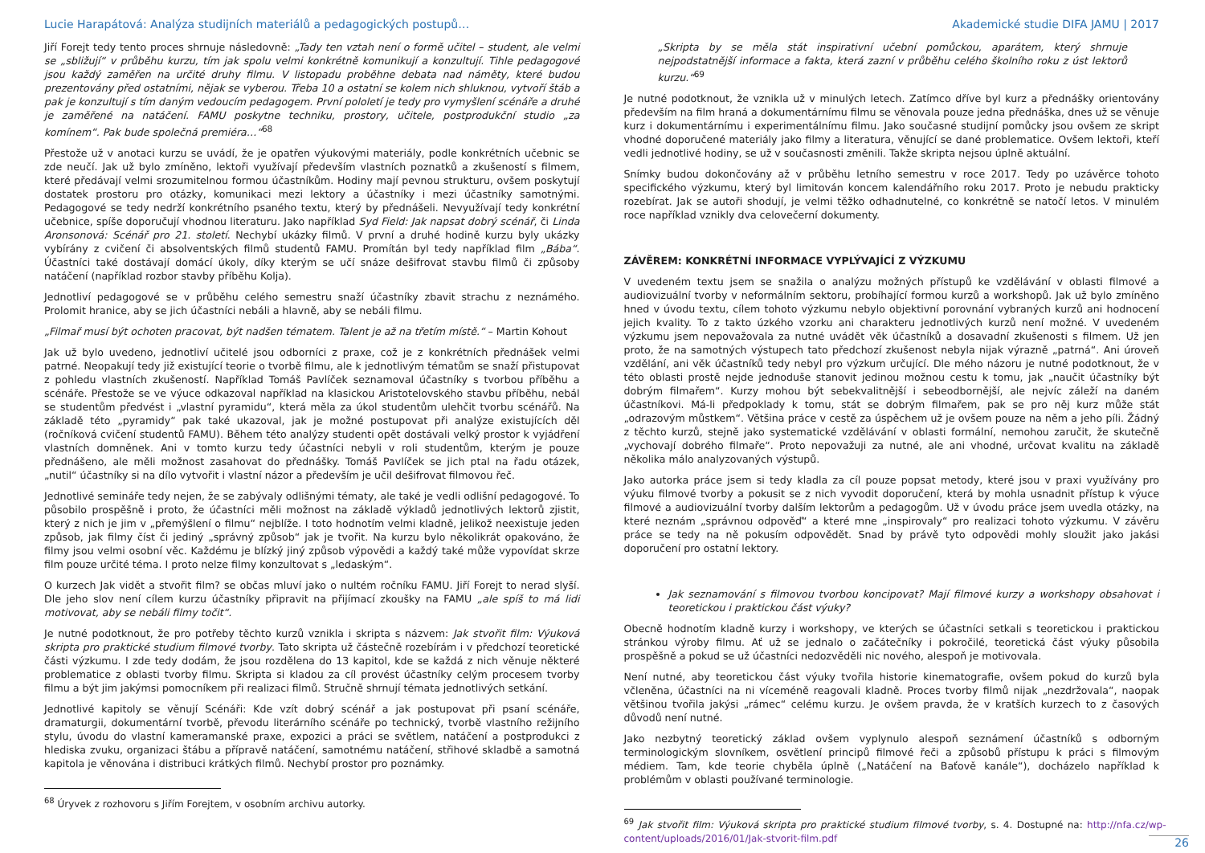Lucie Harapátová: Analýza studijních materiálů a pedagogických postupů… Akademické studie DIFA JAMU | 2017
Jiří Forejt tedy tento proces shrnuje následovně: „Tady ten vztah není o formě učitel – student, ale velmi se „sbližují“ v průběhu kurzu, tím jak spolu velmi konkrétně komunikují a konzultují. Tihle pedagogové jsou každý zaměřen na určité druhy filmu. V listopadu proběhne debata nad náměty, které budou prezentovány před ostatními, nějak se vyberou. Třeba 10 a ostatní se kolem nich shluknou, vytvoří štáb a pak je konzultují s tím daným vedoucím pedagogem. První pololetí je tedy pro vymyšlení scénáře a druhé je zaměřené na natáčení. FAMU poskytne techniku, prostory, učitele, postprodukční studio „za komínem“. Pak bude společná premiéra…“<sup>68</sup>
Přestože už v anotaci kurzu se uvádí, že je opatřen výukovými materiály, podle konkrétních učebnic se zde neučí. Jak už bylo zmíněno, lektoři využívají především vlastních poznatků a zkušeností s filmem, které předávají velmi srozumitelnou formou účastníkům. Hodiny mají pevnou strukturu, ovšem poskytují dostatek prostoru pro otázky, komunikaci mezi lektory a účastníky i mezi účastníky samotnými. Pedagogové se tedy nedrží konkrétního psaného textu, který by přednášeli. Nevyužívají tedy konkrétní učebnice, spíše doporučují vhodnou literaturu. Jako například Syd Field: Jak napsat dobrý scénář, či Linda Aronsonová: Scénář pro 21. století. Nechybí ukázky filmů. V první a druhé hodině kurzu byly ukázky vybírány z cvičení či absolventských filmů studentů FAMU. Promítán byl tedy například film „Bába“. Účastníci také dostávají domácí úkoly, díky kterým se učí snáze dešifrovat stavbu filmů či způsoby natáčení (například rozbor stavby příběhu Kolja).
Jednotliví pedagogové se v průběhu celého semestru snaží účastníky zbavit strachu z neznámého. Prolomit hranice, aby se jich účastníci nebáli a hlavně, aby se nebáli filmu.
„Filmař musí být ochoten pracovat, být nadšen tématem. Talent je až na třetím místě.“ – Martin Kohout
Jak už bylo uvedeno, jednotliví učitelé jsou odborníci z praxe, což je z konkrétních přednášek velmi patrné. Neopakují tedy již existující teorie o tvorbě filmu, ale k jednotlivým tématům se snaží přistupovat z pohledu vlastních zkušeností. Například Tomáš Pavlíček seznamoval účastníky s tvorbou příběhu a scénáře. Přestože se ve výuce odkazoval například na klasickou Aristotelovského stavbu příběhu, nebál se studentům předvést i „vlastní pyramidu“, která měla za úkol studentům ulehčit tvorbu scénářů. Na základě této „pyramidy“ pak také ukazoval, jak je možné postupovat při analýze existujících děl (ročníková cvičení studentů FAMU). Během této analýzy studenti opět dostávali velký prostor k vyjádření vlastních domněnek. Ani v tomto kurzu tedy účastníci nebyli v roli studentům, kterým je pouze přednášeno, ale měli možnost zasahovat do přednášky. Tomáš Pavlíček se jich ptal na řadu otázek, „nutil“ účastníky si na dílo vytvořit i vlastní názor a především je učil dešifrovat filmovou řeč.
Jednotlivé semináře tedy nejen, že se zabývaly odlišnými tématy, ale také je vedli odlišní pedagogové. To působilo prospěšně i proto, že účastníci měli možnost na základě výkladů jednotlivých lektorů zjistit, který z nich je jim v „přemýšlení o filmu“ nejblíže. I toto hodnotím velmi kladně, jelikož neexistuje jeden způsob, jak filmy číst či jediný „správný způsob“ jak je tvořit. Na kurzu bylo několikrát opakováno, že filmy jsou velmi osobní věc. Každému je blízký jiný způsob výpovědi a každý také může vypovídat skrze film pouze určité téma. I proto nelze filmy konzultovat s „ledaským“.
O kurzech Jak vidět a stvořit film? se občas mluví jako o nultém ročníku FAMU. Jiří Forejt to nerad slyší. Dle jeho slov není cílem kurzu účastníky připravit na přijímací zkoušky na FAMU „ale spíš to má lidi motivovat, aby se nebáli filmy točit“.
Je nutné podotknout, že pro potřeby těchto kurzů vznikla i skripta s názvem: Jak stvořit film: Výuková skripta pro praktické studium filmové tvorby. Tato skripta už částečně rozebírám i v předchozí teoretické části výzkumu. I zde tedy dodám, že jsou rozdělena do 13 kapitol, kde se každá z nich věnuje některé problematice z oblasti tvorby filmu. Skripta si kladou za cíl provést účastníky celým procesem tvorby filmu a být jim jakýmsi pomocníkem při realizaci filmů. Stručně shrnují témata jednotlivých setkání.
Jednotlivé kapitoly se věnují Scénáři: Kde vzít dobrý scénář a jak postupovat při psaní scénáře, dramaturgii, dokumentární tvorbě, převodu literárního scénáře po technický, tvorbě vlastního režijního stylu, úvodu do vlastní kameramanské praxe, expozici a práci se světlem, natáčení a postprodukci z hlediska zvuku, organizaci štábu a přípravě natáčení, samotnému natáčení, střihové skladbě a samotná kapitola je věnována i distribuci krátkých filmů. Nechybí prostor pro poznámky.
<sup>68</sup> Úryvek z rozhovoru s Jiřím Forejtem, v osobním archivu autorky.
„Skripta by se měla stát inspirativní učební pomůckou, aparátem, který shrnuje nejpodstatnější informace a fakta, která zazní v průběhu celého školního roku z úst lektorů kurzu.“<sup>69</sup>
Je nutné podotknout, že vznikla už v minulých letech. Zatímco dříve byl kurz a přednášky orientovány především na film hraná a dokumentárnímu filmu se věnovala pouze jedna přednáška, dnes už se věnuje kurz i dokumentárnímu i experimentálnímu filmu. Jako současné studijní pomůcky jsou ovšem ze skript vhodné doporučené materiály jako filmy a literatura, věnující se dané problematice. Ovšem lektoři, kteří vedli jednotlivé hodiny, se už v současnosti změnili. Takže skripta nejsou úplně aktuální.
Snímky budou dokončovány až v průběhu letního semestru v roce 2017. Tedy po uzávěrce tohoto specifického výzkumu, který byl limitován koncem kalendářního roku 2017. Proto je nebudu prakticky rozebírat. Jak se autoři shodují, je velmi těžko odhadnutelné, co konkrétně se natočí letos. V minulém roce například vznikly dva celovečerní dokumenty.
ZÁVĚREM: KONKRÉTNÍ INFORMACE VYPLÝVAJÍCÍ Z VÝZKUMU
V uvedeném textu jsem se snažila o analýzu možných přístupů ke vzdělávání v oblasti filmové a audiovizuální tvorby v neformálním sektoru, probíhající formou kurzů a workshopů. Jak už bylo zmíněno hned v úvodu textu, cílem tohoto výzkumu nebylo objektivní porovnání vybraných kurzů ani hodnocení jejich kvality. To z takto úzkého vzorku ani charakteru jednotlivých kurzů není možné. V uvedeném výzkumu jsem nepovažovala za nutné uvádět věk účastníků a dosavadní zkušenosti s filmem. Už jen proto, že na samotných výstupech tato předchozí zkušenost nebyla nijak výrazně „patrná“. Ani úroveň vzdělání, ani věk účastníků tedy nebyl pro výzkum určující. Dle mého názoru je nutné podotknout, že v této oblasti prostě nejde jednoduše stanovit jedinou možnou cestu k tomu, jak „naučit účastníky být dobrým filmařem“. Kurzy mohou být sebekvalitnější i sebeodbornější, ale nejvíc záleží na daném účastníkovi. Má-li předpoklady k tomu, stát se dobrým filmařem, pak se pro něj kurz může stát „odrazovým můstkem“. Většina práce v cestě za úspěchem už je ovšem pouze na něm a jeho píli. Žádný z těchto kurzů, stejně jako systematické vzdělávání v oblasti formální, nemohou zaručit, že skutečně „vychovají dobrého filmaře“. Proto nepovažuji za nutné, ale ani vhodné, určovat kvalitu na základě několika málo analyzovaných výstupů.
Jako autorka práce jsem si tedy kladla za cíl pouze popsat metody, které jsou v praxi využívány pro výuku filmové tvorby a pokusit se z nich vyvodit doporučení, která by mohla usnadnit přístup k výuce filmové a audiovizuální tvorby dalším lektorům a pedagogům. Už v úvodu práce jsem uvedla otázky, na které neznám „správnou odpověď“ a které mne „inspirovaly“ pro realizaci tohoto výzkumu. V závěru práce se tedy na ně pokusím odpovědět. Snad by právě tyto odpovědi mohly sloužit jako jakási doporučení pro ostatní lektory.
Jak seznamování s filmovou tvorbou koncipovat? Mají filmové kurzy a workshopy obsahovat i teoretickou i praktickou část výuky?
Obecně hodnotím kladně kurzy i workshopy, ve kterých se účastníci setkali s teoretickou i praktickou stránkou výroby filmu. Ať už se jednalo o začátečníky i pokročilé, teoretická část výuky působila prospěšně a pokud se už účastníci nedozvěděli nic nového, alespoň je motivovala.
Není nutné, aby teoretickou část výuky tvořila historie kinematografie, ovšem pokud do kurzů byla včleněna, účastníci na ni víceméně reagovali kladně. Proces tvorby filmů nijak „nezdržovala“, naopak většinou tvořila jakýsi „rámec“ celému kurzu. Je ovšem pravda, že v kratších kurzech to z časových důvodů není nutné.
Jako nezbytný teoretický základ ovšem vyplynulo alespoň seznámení účastníků s odborným terminologickým slovníkem, osvětlení principů filmové řeči a způsobů přístupu k práci s filmovým médiem. Tam, kde teorie chyběla úplně („Natáčení na Baťově kanále“), docházelo například k problémům v oblasti používané terminologie.
<sup>69</sup> Jak stvořit film: Výuková skripta pro praktické studium filmové tvorby, s. 4. Dostupné na: http://nfa.cz/wp-content/uploads/2016/01/Jak-stvorit-film.pdf
26